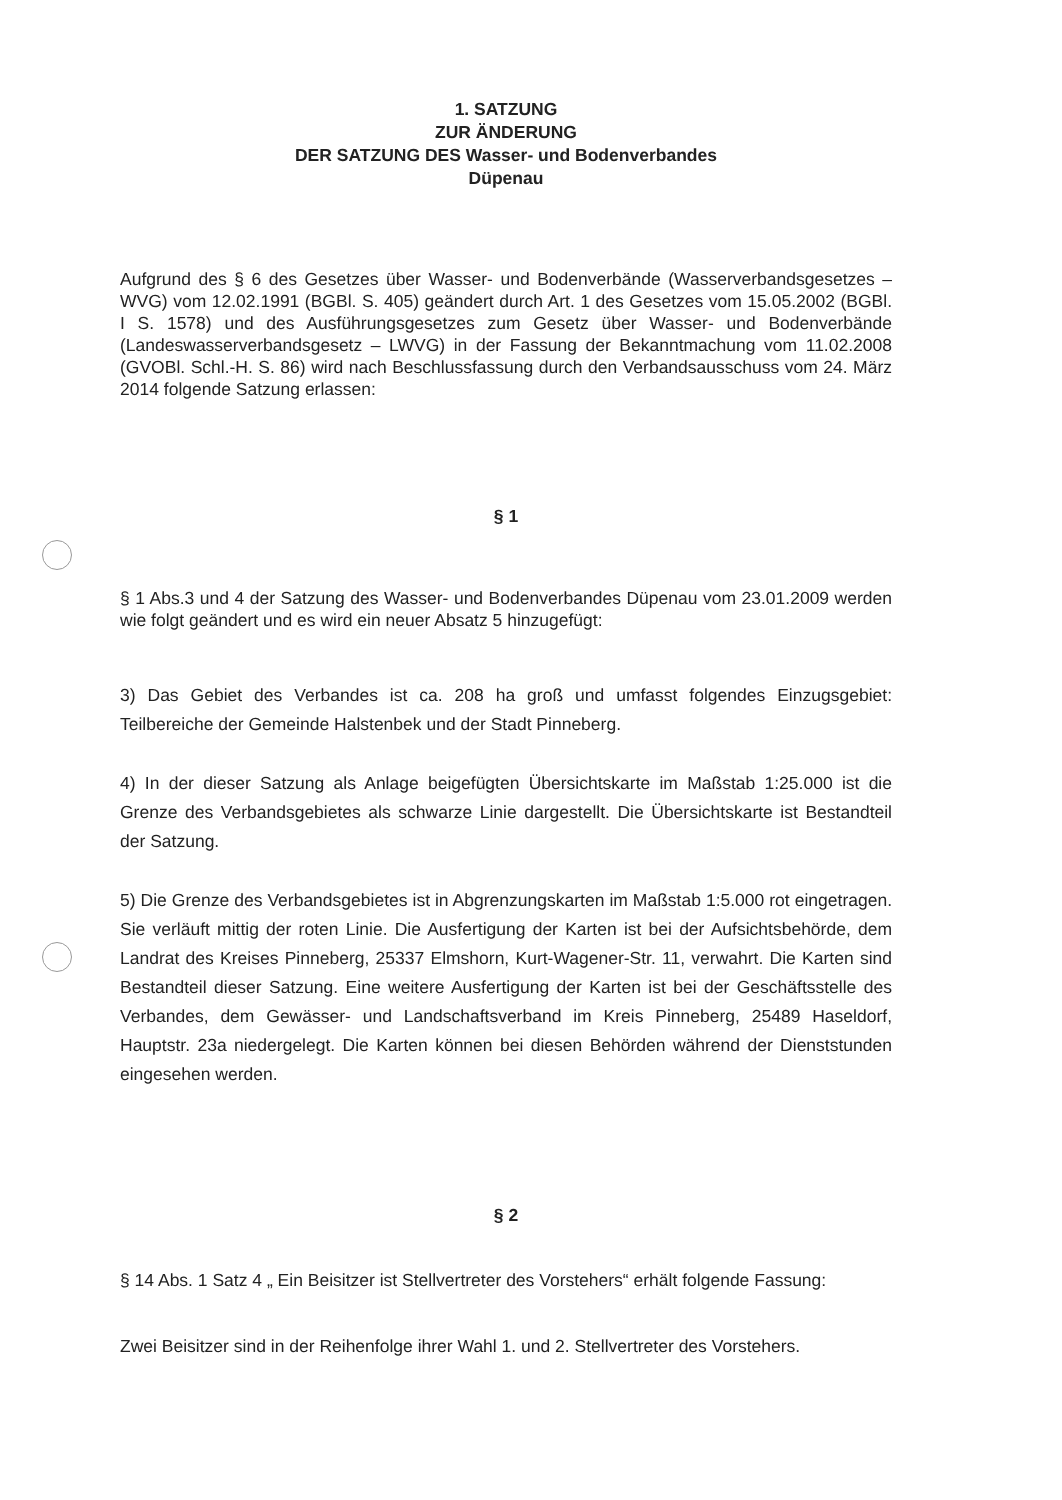1. SATZUNG
ZUR ÄNDERUNG
DER SATZUNG DES Wasser- und Bodenverbandes
Düpenau
Aufgrund des § 6 des Gesetzes über Wasser- und Bodenverbände (Wasserverbandsgesetzes – WVG) vom 12.02.1991 (BGBl. S. 405) geändert durch Art. 1 des Gesetzes vom 15.05.2002 (BGBl. I S. 1578) und des Ausführungsgesetzes zum Gesetz über Wasser- und Bodenverbände (Landeswasserverbandsgesetz – LWVG) in der Fassung der Bekanntmachung vom 11.02.2008 (GVOBl. Schl.-H. S. 86) wird nach Beschlussfassung durch den Verbandsausschuss vom 24. März 2014 folgende Satzung erlassen:
§ 1
§ 1 Abs.3 und 4 der Satzung des Wasser- und Bodenverbandes Düpenau vom 23.01.2009 werden wie folgt geändert und es wird ein neuer Absatz 5 hinzugefügt:
3) Das Gebiet des Verbandes ist ca. 208 ha groß und umfasst folgendes Einzugsgebiet: Teilbereiche der Gemeinde Halstenbek und der Stadt Pinneberg.
4) In der dieser Satzung als Anlage beigefügten Übersichtskarte im Maßstab 1:25.000 ist die Grenze des Verbandsgebietes als schwarze Linie dargestellt. Die Übersichtskarte ist Bestandteil der Satzung.
5) Die Grenze des Verbandsgebietes ist in Abgrenzungskarten im Maßstab 1:5.000 rot eingetragen. Sie verläuft mittig der roten Linie. Die Ausfertigung der Karten ist bei der Aufsichtsbehörde, dem Landrat des Kreises Pinneberg, 25337 Elmshorn, Kurt-Wagener-Str. 11, verwahrt. Die Karten sind Bestandteil dieser Satzung. Eine weitere Ausfertigung der Karten ist bei der Geschäftsstelle des Verbandes, dem Gewässer- und Landschaftsverband im Kreis Pinneberg, 25489 Haseldorf, Hauptstr. 23a niedergelegt. Die Karten können bei diesen Behörden während der Dienststunden eingesehen werden.
§ 2
§ 14 Abs. 1 Satz 4 „ Ein Beisitzer ist Stellvertreter des Vorstehers“ erhält folgende Fassung:
Zwei Beisitzer sind in der Reihenfolge ihrer Wahl 1. und 2. Stellvertreter des Vorstehers.